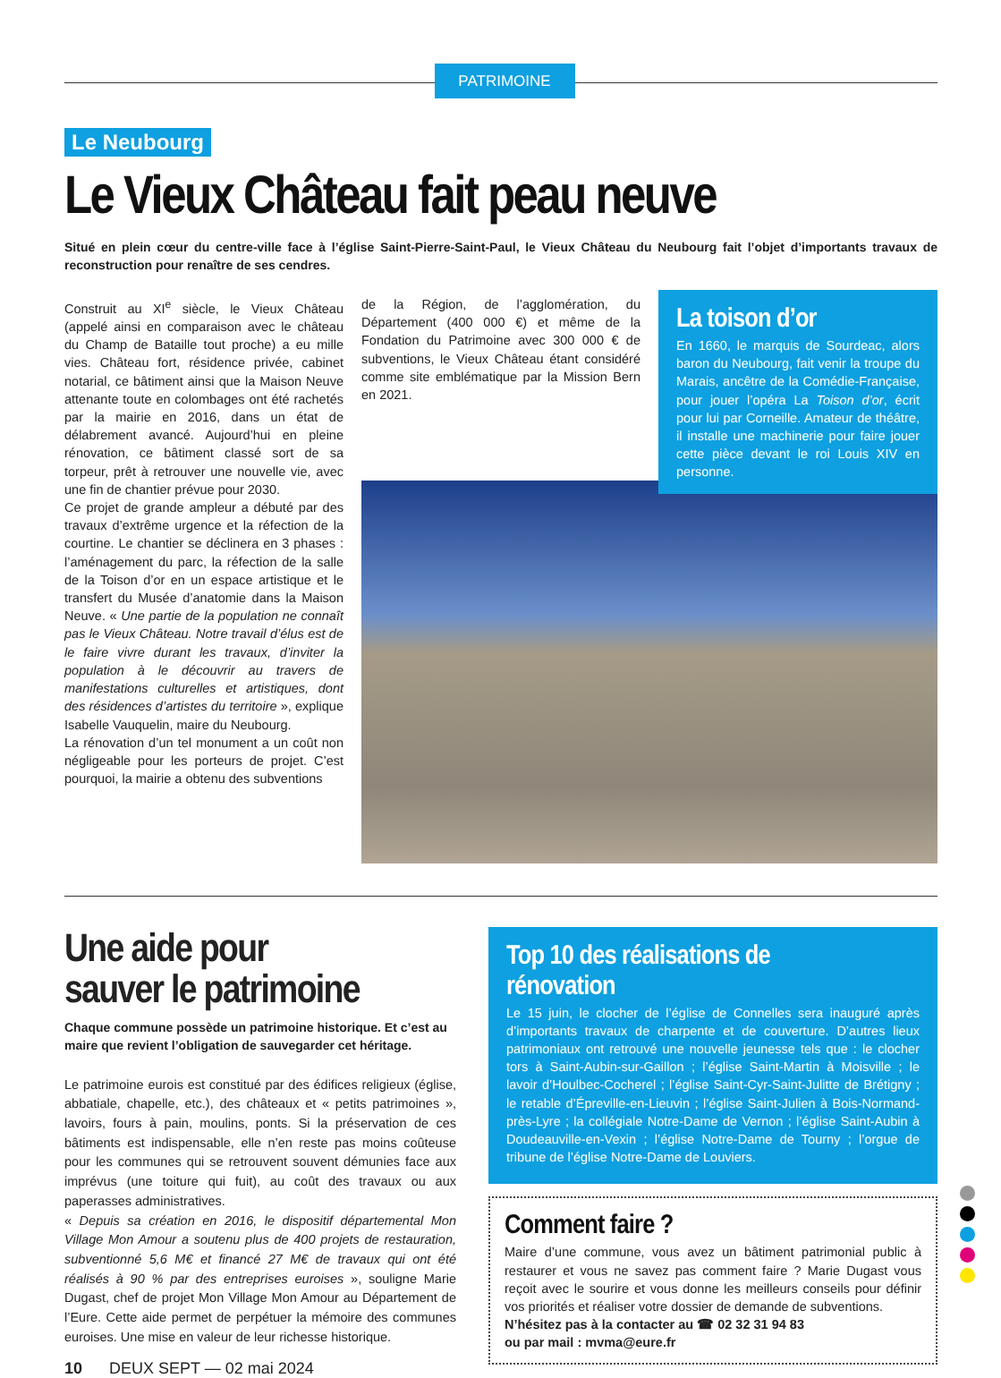PATRIMOINE
Le Neubourg
Le Vieux Château fait peau neuve
Situé en plein cœur du centre-ville face à l’église Saint-Pierre-Saint-Paul, le Vieux Château du Neubourg fait l’objet d’importants travaux de reconstruction pour renaître de ses cendres.
Construit au XI<sup>e</sup> siècle, le Vieux Château (appelé ainsi en comparaison avec le château du Champ de Bataille tout proche) a eu mille vies. Château fort, résidence privée, cabinet notarial, ce bâtiment ainsi que la Maison Neuve attenante toute en colombages ont été rachetés par la mairie en 2016, dans un état de délabrement avancé. Aujourd’hui en pleine rénovation, ce bâtiment classé sort de sa torpeur, prêt à retrouver une nouvelle vie, avec une fin de chantier prévue pour 2030.
Ce projet de grande ampleur a débuté par des travaux d’extrême urgence et la réfection de la courtine. Le chantier se déclinera en 3 phases : l’aménagement du parc, la réfection de la salle de la Toison d’or en un espace artistique et le transfert du Musée d’anatomie dans la Maison Neuve. « Une partie de la population ne connaît pas le Vieux Château. Notre travail d’élus est de le faire vivre durant les travaux, d’inviter la population à le découvrir au travers de manifestations culturelles et artistiques, dont des résidences d’artistes du territoire », explique Isabelle Vauquelin, maire du Neubourg.
La rénovation d’un tel monument a un coût non négligeable pour les porteurs de projet. C’est pourquoi, la mairie a obtenu des subventions
de la Région, de l’agglomération, du Département (400 000 €) et même de la Fondation du Patrimoine avec 300 000 € de subventions, le Vieux Château étant considéré comme site emblématique par la Mission Bern en 2021.
La toison d’or
En 1660, le marquis de Sourdeac, alors baron du Neubourg, fait venir la troupe du Marais, ancêtre de la Comédie-Française, pour jouer l’opéra La Toison d’or, écrit pour lui par Corneille. Amateur de théâtre, il installe une machinerie pour faire jouer cette pièce devant le roi Louis XIV en personne.
Une aide pour
sauver le patrimoine
Chaque commune possède un patrimoine historique. Et c’est au maire que revient l’obligation de sauvegarder cet héritage.
Le patrimoine eurois est constitué par des édifices religieux (église, abbatiale, chapelle, etc.), des châteaux et « petits patrimoines », lavoirs, fours à pain, moulins, ponts. Si la préservation de ces bâtiments est indispensable, elle n’en reste pas moins coûteuse pour les communes qui se retrouvent souvent démunies face aux imprévus (une toiture qui fuit), au coût des travaux ou aux paperasses administratives.
« Depuis sa création en 2016, le dispositif départemental Mon Village Mon Amour a soutenu plus de 400 projets de restauration, subventionné 5,6 M€ et financé 27 M€ de travaux qui ont été réalisés à 90 % par des entreprises euroises », souligne Marie Dugast, chef de projet Mon Village Mon Amour au Département de l’Eure. Cette aide permet de perpétuer la mémoire des communes euroises. Une mise en valeur de leur richesse historique.
10 DEUX SEPT — 02 mai 2024
Top 10 des réalisations de rénovation
Le 15 juin, le clocher de l’église de Connelles sera inauguré après d’importants travaux de charpente et de couverture. D’autres lieux patrimoniaux ont retrouvé une nouvelle jeunesse tels que : le clocher tors à Saint-Aubin-sur-Gaillon ; l’église Saint-Martin à Moisville ; le lavoir d’Houlbec-Cocherel ; l’église Saint-Cyr-Saint-Julitte de Brétigny ; le retable d’Épreville-en-Lieuvin ; l’église Saint-Julien à Bois-Normand-près-Lyre ; la collégiale Notre-Dame de Vernon ; l’église Saint-Aubin à Doudeauville-en-Vexin ; l’église Notre-Dame de Tourny ; l’orgue de tribune de l’église Notre-Dame de Louviers.
Comment faire ?
Maire d’une commune, vous avez un bâtiment patrimonial public à restaurer et vous ne savez pas comment faire ? Marie Dugast vous reçoit avec le sourire et vous donne les meilleurs conseils pour définir vos priorités et réaliser votre dossier de demande de subventions.
N’hésitez pas à la contacter au ☎ 02 32 31 94 83
ou par mail : mvma@eure.fr